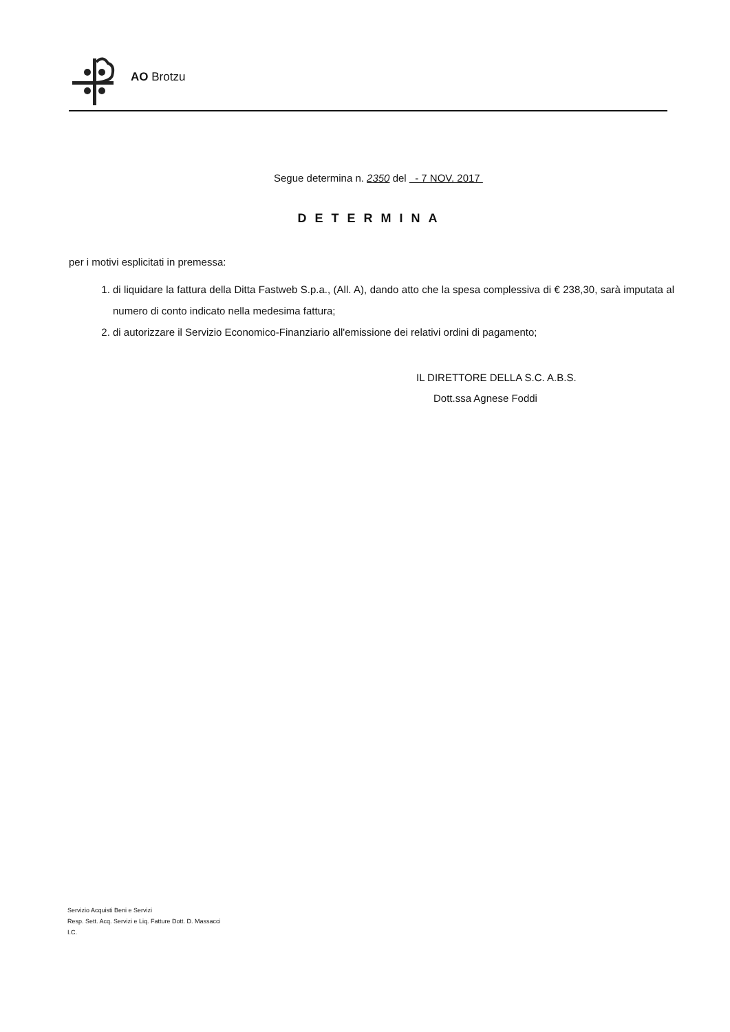AO Brotzu
Segue determina n. 2350 del - 7 NOV. 2017
DETERMINA
per i motivi esplicitati in premessa:
1. di liquidare la fattura della Ditta Fastweb S.p.a., (All. A), dando atto che la spesa complessiva di € 238,30, sarà imputata al numero di conto indicato nella medesima fattura;
2. di autorizzare il Servizio Economico-Finanziario all'emissione dei relativi ordini di pagamento;
IL DIRETTORE DELLA S.C. A.B.S.
Dott.ssa Agnese Foddi
Servizio Acquisti Beni e Servizi
Resp. Sett. Acq. Servizi e Liq. Fatture Dott. D. Massacci
I.C.